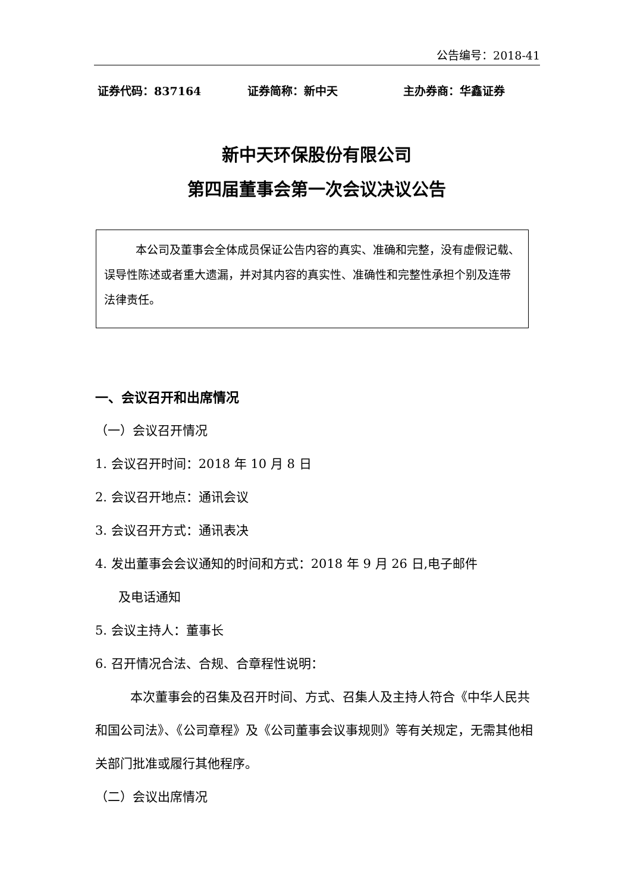公告编号：2018-41
证券代码：837164 证券简称：新中天 主办券商：华鑫证券
新中天环保股份有限公司
第四届董事会第一次会议决议公告
本公司及董事会全体成员保证公告内容的真实、准确和完整，没有虚假记载、误导性陈述或者重大遗漏，并对其内容的真实性、准确性和完整性承担个别及连带法律责任。
一、会议召开和出席情况
（一）会议召开情况
1. 会议召开时间：2018 年 10 月 8 日
2. 会议召开地点：通讯会议
3. 会议召开方式：通讯表决
4. 发出董事会会议通知的时间和方式：2018 年 9 月 26 日,电子邮件
及电话通知
5. 会议主持人：董事长
6. 召开情况合法、合规、合章程性说明：
本次董事会的召集及召开时间、方式、召集人及主持人符合《中华人民共和国公司法》、《公司章程》及《公司董事会议事规则》等有关规定，无需其他相关部门批准或履行其他程序。
（二）会议出席情况